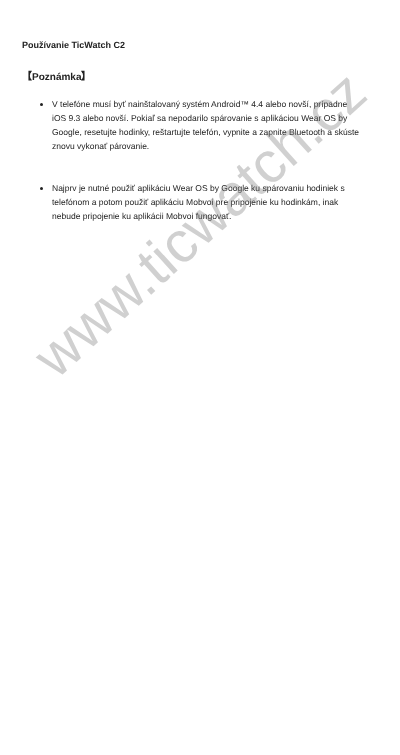Používanie TicWatch C2
【Poznámka】
V telefóne musí byť nainštalovaný systém Android™ 4.4 alebo novší, prípadne iOS 9.3 alebo novší. Pokiaľ sa nepodarilo spárovanie s aplikáciou Wear OS by Google, resetujte hodinky, reštartujte telefón, vypnite a zapnite Bluetooth a skúste znovu vykonať párovanie.
Najprv je nutné použiť aplikáciu Wear OS by Google ku spárovaniu hodiniek s telefónom a potom použiť aplikáciu Mobvoi pre pripojenie ku hodinkám, inak nebude pripojenie ku aplikácii Mobvoi fungovať.
www.ticwatch.cz